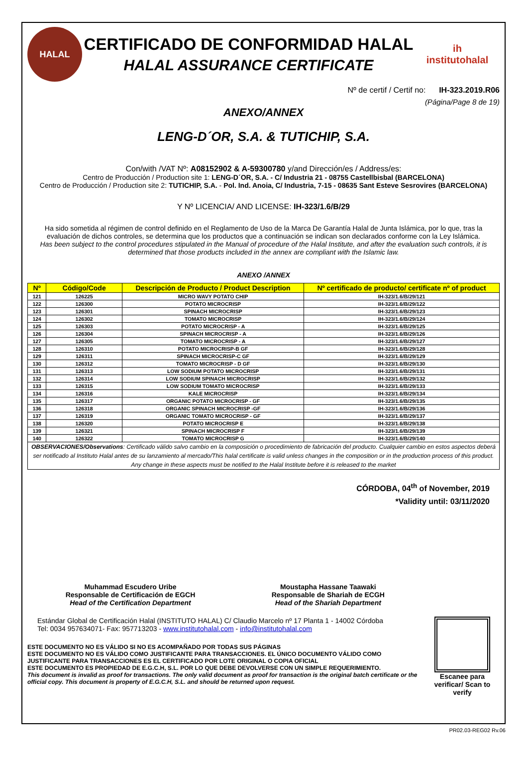HALAL
CERTIFICADO DE CONFORMIDAD HALAL
HALAL ASSURANCE CERTIFICATE
ih
institutohalal
Nº de certif / Certif no: IH-323.2019.R06
(Página/Page 8 de 19)
ANEXO/ANNEX
LENG-D´OR, S.A. & TUTICHIP, S.A.
Con/with /VAT Nº: A08152902 & A-59300780 y/and Dirección/es / Address/es:
Centro de Producción / Production site 1: LENG-D´OR, S.A. - C/ Industria 21 - 08755 Castellbisbal (BARCELONA)
Centro de Producción / Production site 2: TUTICHIP, S.A. - Pol. Ind. Anoia, C/ Industria, 7-15 - 08635 Sant Esteve Sesrovires (BARCELONA)
Y Nº LICENCIA/ AND LICENSE: IH-323/1.6/B/29
Ha sido sometida al régimen de control definido en el Reglamento de Uso de la Marca De Garantía Halal de Junta Islámica, por lo que, tras la evaluación de dichos controles, se determina que los productos que a continuación se indican son declarados conforme con la Ley Islámica.
Has been subject to the control procedures stipulated in the Manual of procedure of the Halal Institute, and after the evaluation such controls, it is determined that those products included in the annex are compliant with the Islamic law.
ANEXO /ANNEX
| Nº | Código/Code | Descripción de Producto / Product Description | Nº certificado de producto/ certificate nº of product |
| --- | --- | --- | --- |
| 121 | 126225 | MICRO WAVY POTATO CHIP | IH-323/1.6/B/29/121 |
| 122 | 126300 | POTATO MICROCRISP | IH-323/1.6/B/29/122 |
| 123 | 126301 | SPINACH MICROCRISP | IH-323/1.6/B/29/123 |
| 124 | 126302 | TOMATO MICROCRISP | IH-323/1.6/B/29/124 |
| 125 | 126303 | POTATO MICROCRISP - A | IH-323/1.6/B/29/125 |
| 126 | 126304 | SPINACH MICROCRISP - A | IH-323/1.6/B/29/126 |
| 127 | 126305 | TOMATO MICROCRISP - A | IH-323/1.6/B/29/127 |
| 128 | 126310 | POTATO MICROCRISP-B GF | IH-323/1.6/B/29/128 |
| 129 | 126311 | SPINACH MICROCRISP-C GF | IH-323/1.6/B/29/129 |
| 130 | 126312 | TOMATO MICROCRISP - D GF | IH-323/1.6/B/29/130 |
| 131 | 126313 | LOW SODIUM POTATO MICROCRISP | IH-323/1.6/B/29/131 |
| 132 | 126314 | LOW SODIUM SPINACH MICROCRISP | IH-323/1.6/B/29/132 |
| 133 | 126315 | LOW SODIUM TOMATO MICROCRISP | IH-323/1.6/B/29/133 |
| 134 | 126316 | KALE MICROCRISP | IH-323/1.6/B/29/134 |
| 135 | 126317 | ORGANIC POTATO MICROCRISP - GF | IH-323/1.6/B/29/135 |
| 136 | 126318 | ORGANIC SPINACH MICROCRISP -GF | IH-323/1.6/B/29/136 |
| 137 | 126319 | ORGANIC TOMATO MICROCRISP - GF | IH-323/1.6/B/29/137 |
| 138 | 126320 | POTATO MICROCRISP E | IH-323/1.6/B/29/138 |
| 139 | 126321 | SPINACH MICROCRISP F | IH-323/1.6/B/29/139 |
| 140 | 126322 | TOMATO MICROCRISP G | IH-323/1.6/B/29/140 |
| OBSERVACIONES/Observations : Certificado válido salvo cambio en la composición o procedimiento de fabricación del producto. Cualquier cambio en estos aspectos deberá ser notificado al Instituto Halal antes de su lanzamiento al mercado/This halal certificate is valid unless changes in the composition or in the production process of this product. Any change in these aspects must be notified to the Halal Institute before it is released to the market | | | |
CÓRDOBA, 04<sup>th</sup> of November, 2019
*Validity until: 03/11/2020
Muhammad Escudero Uribe
Responsable de Certificación de EGCH
Head of the Certification Department
Moustapha Hassane Taawaki
Responsable de Shariah de ECGH
Head of the Shariah Department
Estándar Global de Certificación Halal (INSTITUTO HALAL) C/ Claudio Marcelo nº 17 Planta 1 - 14002 Córdoba
Tel: 0034 957634071- Fax: 957713203 - www.institutohalal.com - info@institutohalal.com
ESTE DOCUMENTO NO ES VÁLIDO SI NO ES ACOMPAÑADO POR TODAS SUS PÁGINAS
ESTE DOCUMENTO NO ES VÁLIDO COMO JUSTIFICANTE PARA TRANSACCIONES. EL ÚNICO DOCUMENTO VÁLIDO COMO JUSTIFICANTE PARA TRANSACCIONES ES EL CERTIFICADO POR LOTE ORIGINAL O COPIA OFICIAL
ESTE DOCUMENTO ES PROPIEDAD DE E.G.C.H, S.L. POR LO QUE DEBE DEVOLVERSE CON UN SIMPLE REQUERIMIENTO.
This document is invalid as proof for transactions. The only valid document as proof for transaction is the original batch certificate or the official copy. This document is property of E.G.C.H, S.L. and should be returned upon request.
Escanee para verificar/ Scan to verify
PR02.03-REG02 Rv.06